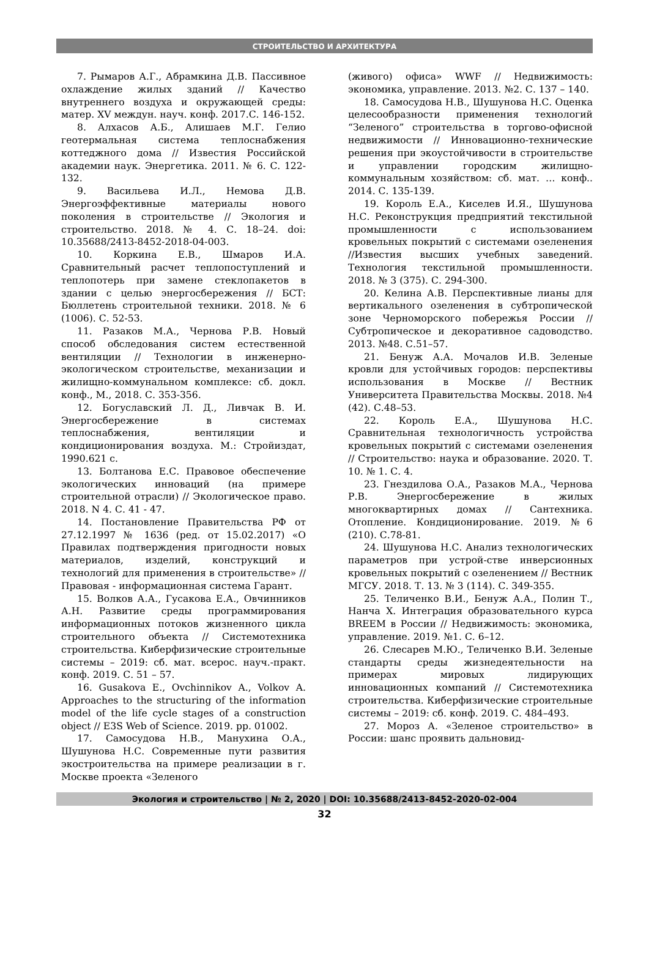СТРОИТЕЛЬСТВО И АРХИТЕКТУРА
7. Рымаров А.Г., Абрамкина Д.В. Пассивное охлаждение жилых зданий // Качество внутреннего воздуха и окружающей среды: матер. XV междун. науч. конф. 2017.С. 146-152.
8. Алхасов А.Б., Алишаев М.Г. Гелио геотермальная система теплоснабжения коттеджного дома // Известия Российской академии наук. Энергетика. 2011. № 6. С. 122-132.
9. Васильева И.Л., Немова Д.В. Энергоэффективные материалы нового поколения в строительстве // Экология и строительство. 2018. № 4. С. 18–24. doi: 10.35688/2413-8452-2018-04-003.
10. Коркина Е.В., Шмаров И.А. Сравнительный расчет теплопоступлений и теплопотерь при замене стеклопакетов в здании с целью энергосбережения // БСТ: Бюллетень строительной техники. 2018. № 6 (1006). С. 52-53.
11. Разаков М.А., Чернова Р.В. Новый способ обследования систем естественной вентиляции // Технологии в инженерно-экологическом строительстве, механизации и жилищно-коммунальном комплексе: сб. докл. конф., М., 2018. С. 353-356.
12. Богуславский Л. Д., Ливчак В. И. Энергосбережение в системах теплоснабжения, вентиляции и кондиционирования воздуха. М.: Стройиздат, 1990.621 с.
13. Болтанова Е.С. Правовое обеспечение экологических инноваций (на примере строительной отрасли) // Экологическое право. 2018. N 4. С. 41 - 47.
14. Постановление Правительства РФ от 27.12.1997 № 1636 (ред. от 15.02.2017) «О Правилах подтверждения пригодности новых материалов, изделий, конструкций и технологий для применения в строительстве» // Правовая - информационная система Гарант.
15. Волков А.А., Гусакова Е.А., Овчинников А.Н. Развитие среды программирования информационных потоков жизненного цикла строительного объекта // Системотехника строительства. Киберфизические строительные системы – 2019: сб. мат. всерос. науч.-практ. конф. 2019. С. 51 – 57.
16. Gusakova E., Ovchinnikov A., Volkov A. Approaches to the structuring of the information model of the life cycle stages of a construction object // E3S Web of Science. 2019. pp. 01002.
17. Самосудова Н.В., Манухина О.А., Шушунова Н.С. Современные пути развития экостроительства на примере реализации в г. Москве проекта «Зеленого
(живого) офиса» WWF // Недвижимость: экономика, управление. 2013. №2. С. 137 – 140.
18. Самосудова Н.В., Шушунова Н.С. Оценка целесообразности применения технологий “Зеленого” строительства в торгово-офисной недвижимости // Инновационно-технические решения при экоустойчивости в строительстве и управлении городским жилищно-коммунальным хозяйством: сб. мат. … конф.. 2014. С. 135-139.
19. Король Е.А., Киселев И.Я., Шушунова Н.С. Реконструкция предприятий текстильной промышленности с использованием кровельных покрытий с системами озеленения //Известия высших учебных заведений. Технология текстильной промышленности. 2018. № 3 (375). С. 294-300.
20. Келина А.В. Перспективные лианы для вертикального озеленения в субтропической зоне Черноморского побережья России // Субтропическое и декоративное садоводство. 2013. №48. С.51–57.
21. Бенуж А.А. Мочалов И.В. Зеленые кровли для устойчивых городов: перспективы использования в Москве // Вестник Университета Правительства Москвы. 2018. №4 (42). С.48–53.
22. Король Е.А., Шушунова Н.С. Сравнительная технологичность устройства кровельных покрытий с системами озеленения // Строительство: наука и образование. 2020. Т. 10. № 1. С. 4.
23. Гнездилова О.А., Разаков М.А., Чернова Р.В. Энергосбережение в жилых многоквартирных домах // Сантехника. Отопление. Кондиционирование. 2019. №6 (210). С.78-81.
24. Шушунова Н.С. Анализ технологических параметров при устрой-стве инверсионных кровельных покрытий с озеленением // Вестник МГСУ. 2018. Т. 13. № 3 (114). С. 349-355.
25. Теличенко В.И., Бенуж А.А., Полин Т., Нанча Х. Интеграция образовательного курса BREEM в России // Недвижимость: экономика, управление. 2019. №1. С. 6–12.
26. Слесарев М.Ю., Теличенко В.И. Зеленые стандарты среды жизнедеятельности на примерах мировых лидирующих инновационных компаний // Системотехника строительства. Киберфизические строительные системы – 2019: сб. конф. 2019. С. 484–493.
27. Мороз А. «Зеленое строительство» в России: шанс проявить дальновид-
Экология и строительство | № 2, 2020 | DOI: 10.35688/2413-8452-2020-02-004
32